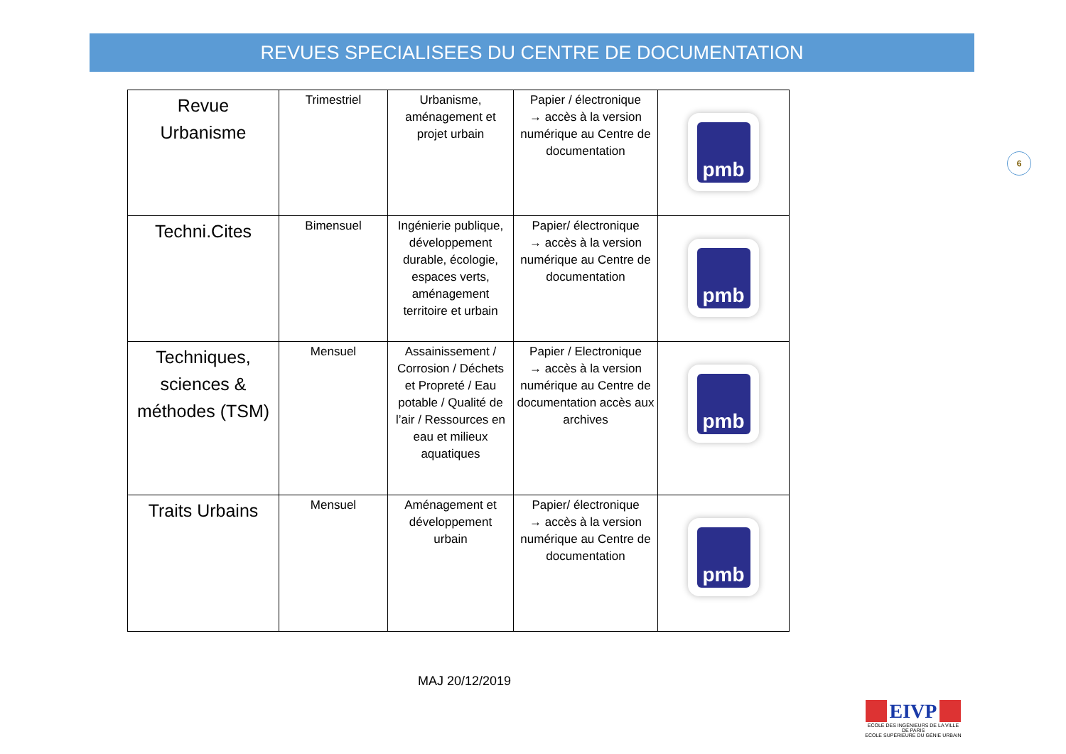REVUES SPECIALISEES DU CENTRE DE DOCUMENTATION
| Revue Urbanisme | Trimestriel | Urbanisme, aménagement et projet urbain | Papier / électronique → accès à la version numérique au Centre de documentation | pmb |
| Techni.Cites | Bimensuel | Ingénierie publique, développement durable, écologie, espaces verts, aménagement territoire et urbain | Papier/ électronique → accès à la version numérique au Centre de documentation | pmb |
| Techniques, sciences & méthodes (TSM) | Mensuel | Assainissement / Corrosion / Déchets et Propreté / Eau potable / Qualité de l’air / Ressources en eau et milieux aquatiques | Papier / Electronique → accès à la version numérique au Centre de documentation accès aux archives | pmb |
| Traits Urbains | Mensuel | Aménagement et développement urbain | Papier/ électronique → accès à la version numérique au Centre de documentation | pmb |
6
MAJ 20/12/2019
EIVP
ECOLE DES INGÉNIEURS DE LA VILLE
DE PARIS
ECOLE SUPÉRIEURE DU GÉNIE URBAIN